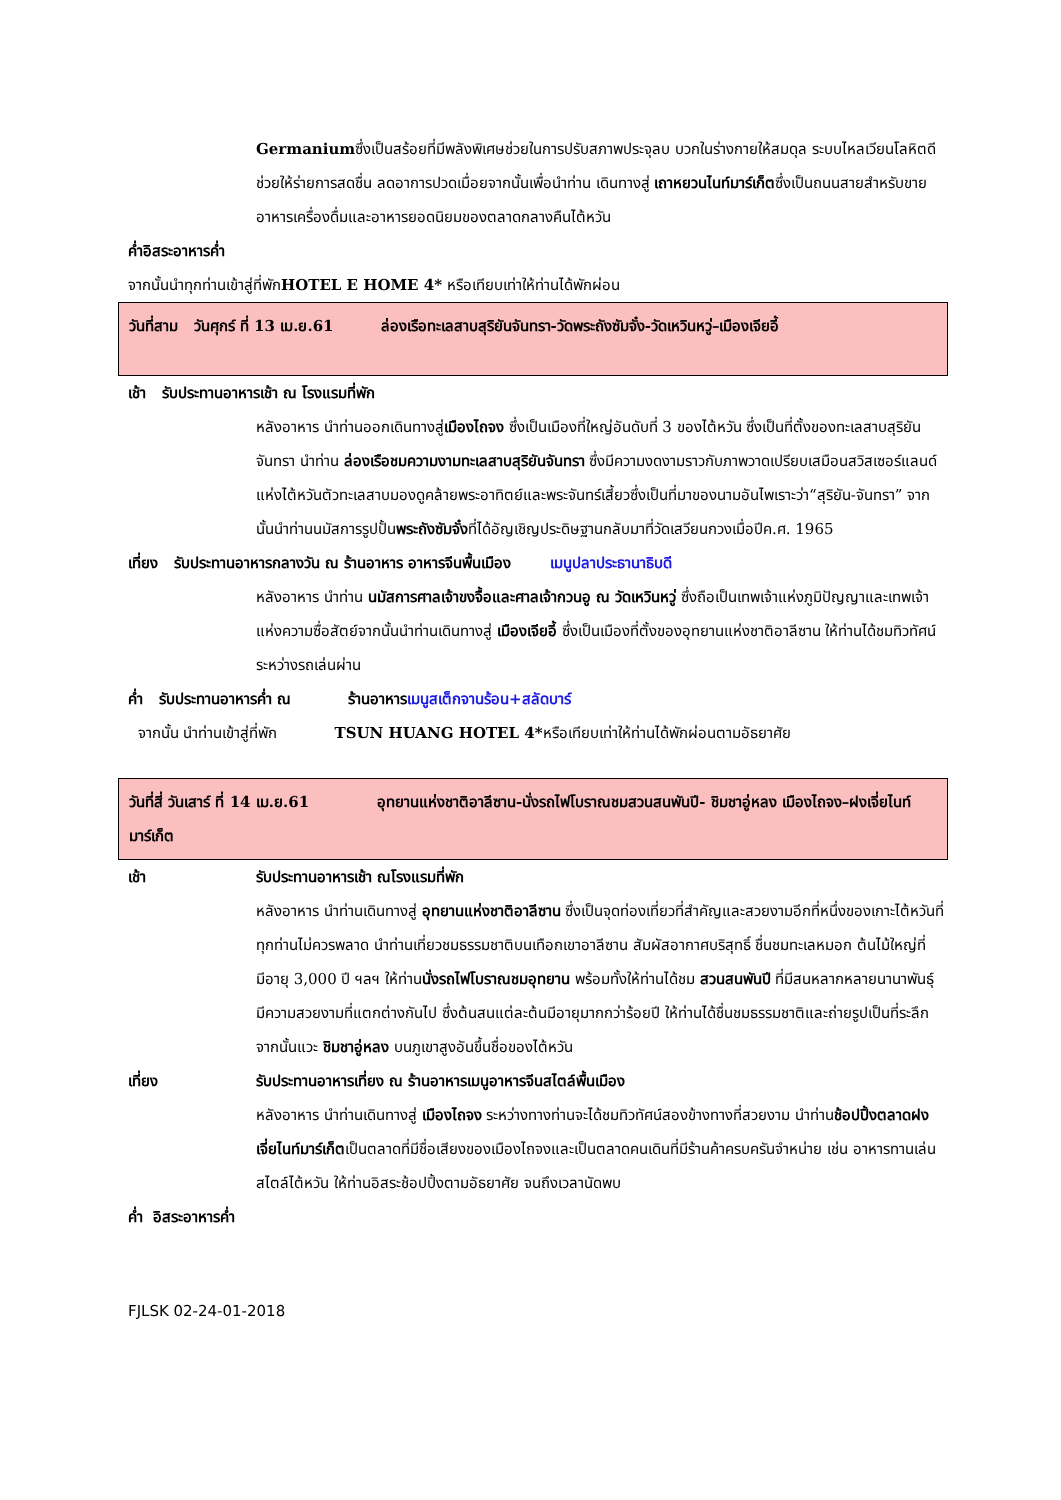Germaniumซึ่งเป็นสร้อยที่มีพลังพิเศษช่วยในการปรับสภาพประจุลบ บวกในร่างกายให้สมดุล ระบบไหลเวียนโลหิตดี ช่วยให้ร่ายการสดชื่น ลดอาการปวดเมื่อยจากนั้นเพื่อนำท่าน เดินทางสู่ เถาหยวนไนท์มาร์เก็ตซึ่งเป็นถนนสายสำหรับขายอาหารเครื่องดื่มและอาหารยอดนิยมของตลาดกลางคืนไต้หวัน
ค่ำอิสระอาหารค่ำ
จากนั้นนำทุกท่านเข้าสู่ที่พักHOTEL E HOME 4* หรือเทียบเท่าให้ท่านได้พักผ่อน
วันที่สาม วันศุกร์ ที่ 13 เม.ย.61 ล่องเรือทะเลสาบสุริยันจันทรา-วัดพระถังซัมจั๋ง-วัดเหวินหวู่–เมืองเจียอี้
เช้า รับประทานอาหารเช้า ณ โรงแรมที่พัก
หลังอาหาร นำท่านออกเดินทางสู่เมืองไถจง ซึ่งเป็นเมืองที่ใหญ่อันดับที่ 3 ของไต้หวัน ซึ่งเป็นที่ตั้งของทะเลสาบสุริยันจันทรา นำท่าน ล่องเรือชมความงามทะเลสาบสุริยันจันทรา ซึ่งมีความงดงามราวกับภาพวาดเปรียบเสมือนสวิสเซอร์แลนด์แห่งไต้หวันตัวทะเลสาบมองดูคล้ายพระอาทิตย์และพระจันทร์เสี้ยวซึ่งเป็นที่มาของนามอันไพเราะว่า“สุริยัน-จันทรา” จากนั้นนำท่านนมัสการรูปปั้นพระถังซัมจั๋งที่ได้อัญเชิญประดิษฐานกลับมาที่วัดเสวียนกวงเมื่อปีค.ศ. 1965
เที่ยง รับประทานอาหารกลางวัน ณ ร้านอาหาร อาหารจีนพื้นเมือง เมนูปลาประธานาธิบดี
หลังอาหาร นำท่าน นมัสการศาลเจ้าขงจื้อและศาลเจ้ากวนอู ณ วัดเหวินหวู่ ซึ่งถือเป็นเทพเจ้าแห่งภูมิปัญญาและเทพเจ้าแห่งความซื่อสัตย์จากนั้นนำท่านเดินทางสู่ เมืองเจียอี้ ซึ่งเป็นเมืองที่ตั้งของอุทยานแห่งชาติอาลีซาน ให้ท่านได้ชมทิวทัศน์ระหว่างรถเล่นผ่าน
ค่ำ รับประทานอาหารค่ำ ณ ร้านอาหาร เมนูสเต็กจานร้อน+สลัดบาร์
จากนั้น นำท่านเข้าสู่ที่พัก TSUN HUANG HOTEL 4*หรือเทียบเท่าให้ท่านได้พักผ่อนตามอัธยาศัย
วันที่สี่ วันเสาร์ ที่ 14 เม.ย.61 อุทยานแห่งชาติอาลีซาน-นั่งรถไฟโบราณชมสวนสนพันปี- ชิมชาอู่หลง เมืองไถจง–ฝงเจี่ยไนท์มาร์เก็ต
เช้า รับประทานอาหารเช้า ณโรงแรมที่พัก
หลังอาหาร นำท่านเดินทางสู่ อุทยานแห่งชาติอาลีซาน ซึ่งเป็นจุดท่องเที่ยวที่สำคัญและสวยงามอีกที่หนึ่งของเกาะไต้หวันที่ทุกท่านไม่ควรพลาด นำท่านเที่ยวชมธรรมชาติบนเทือกเขาอาลีซาน สัมผัสอากาศบริสุทธิ์ ชื่นชมทะเลหมอก ต้นไม้ใหญ่ที่มีอายุ 3,000 ปี ฯลฯ ให้ท่านนั่งรถไฟโบราณชมอุทยาน พร้อมทั้งให้ท่านได้ชม สวนสนพันปี ที่มีสนหลากหลายนานาพันธุ์ มีความสวยงามที่แตกต่างกันไป ซึ่งต้นสนแต่ละต้นมีอายุมากกว่าร้อยปี ให้ท่านได้ชื่นชมธรรมชาติและถ่ายรูปเป็นที่ระลึกจากนั้นแวะ ชิมชาอู่หลง บนภูเขาสูงอันขึ้นชื่อของไต้หวัน
เที่ยง รับประทานอาหารเที่ยง ณ ร้านอาหารเมนูอาหารจีนสไตล์พื้นเมือง
หลังอาหาร นำท่านเดินทางสู่ เมืองไถจง ระหว่างทางท่านจะได้ชมทิวทัศน์สองข้างทางที่สวยงาม นำท่านช้อปปิ้งตลาดฝงเจี่ยไนท์มาร์เก็ตเป็นตลาดที่มีชื่อเสียงของเมืองไถจงและเป็นตลาดคนเดินที่มีร้านค้าครบครันจำหน่าย เช่น อาหารทานเล่นสไตล์ไต้หวัน ให้ท่านอิสระช้อปปิ้งตามอัธยาศัย จนถึงเวลานัดพบ
ค่ำ อิสระอาหารค่ำ
FJLSK 02-24-01-2018